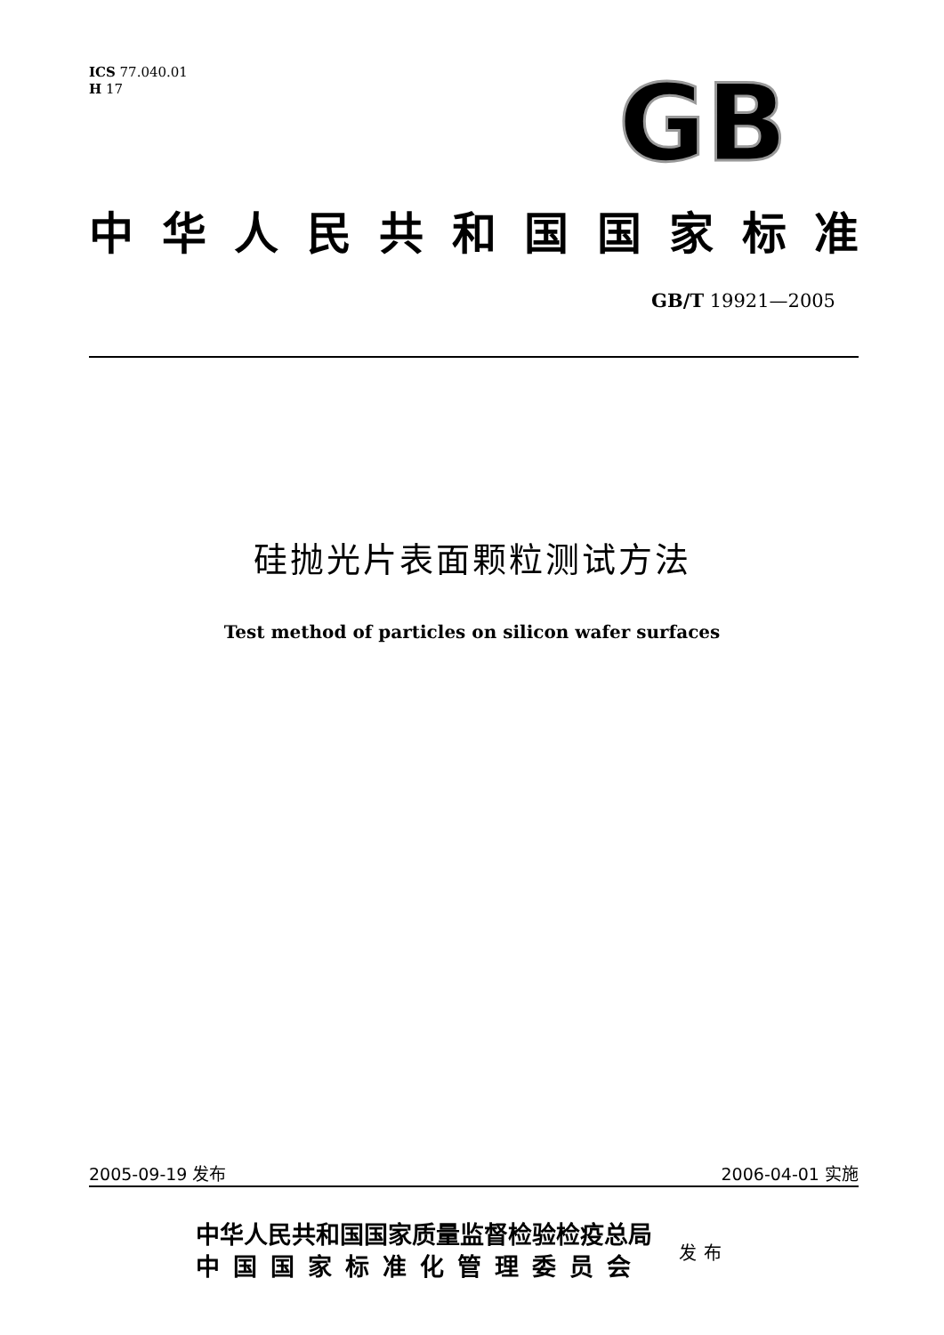ICS 77.040.01
H 17
GB
中华人民共和国国家标准
GB/T 19921—2005
硅抛光片表面颗粒测试方法
Test method of particles on silicon wafer surfaces
2005-09-19 发布 2006-04-01 实施
中华人民共和国国家质量监督检验检疫总局
中国国家标准化管理委员会
发布